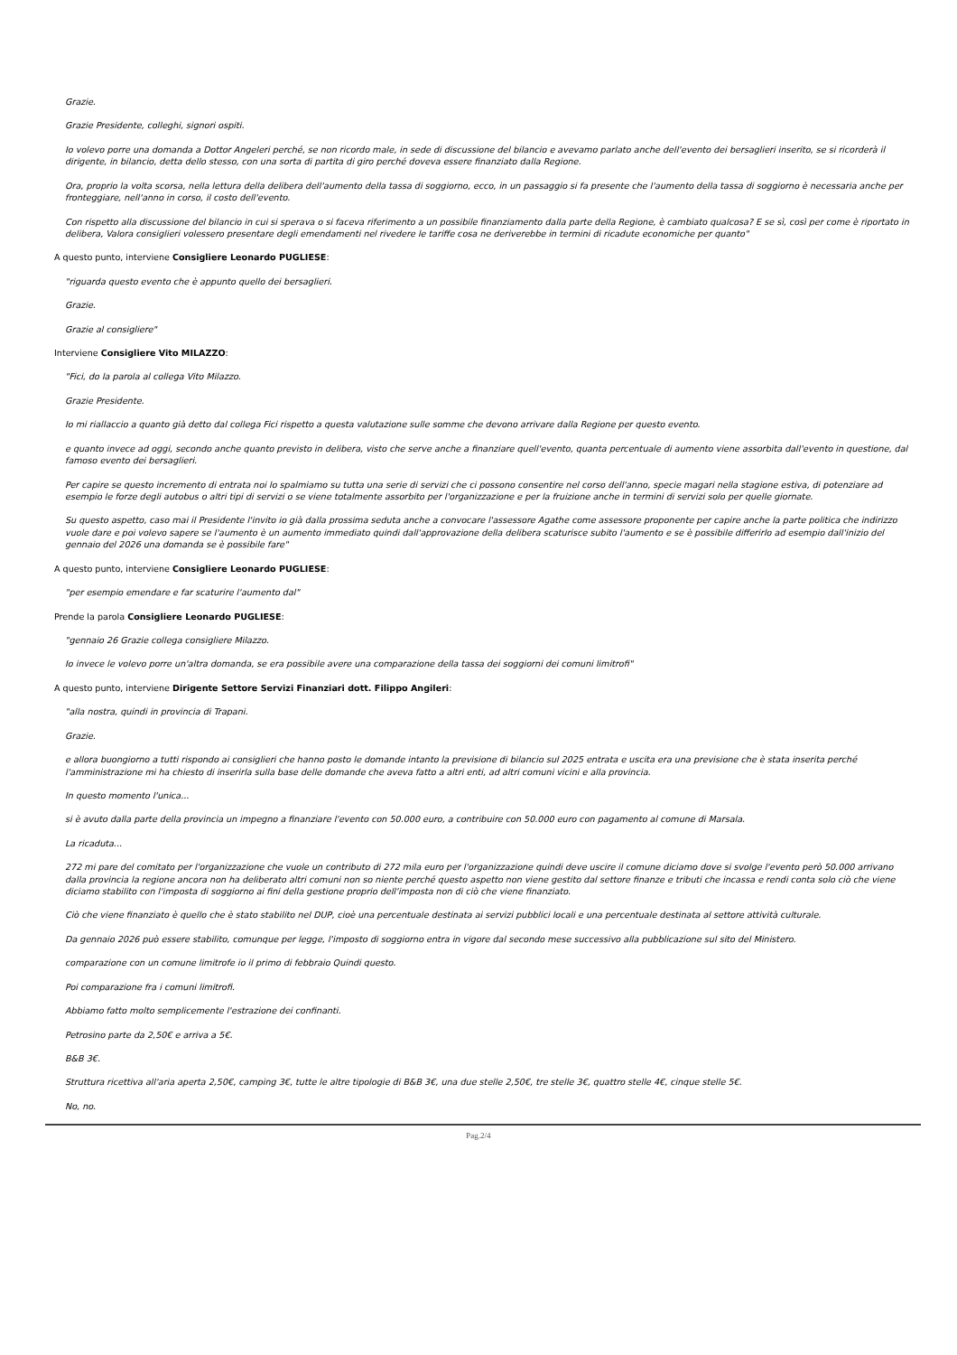Grazie.
Grazie Presidente, colleghi, signori ospiti.
Io volevo porre una domanda a Dottor Angeleri perché, se non ricordo male, in sede di discussione del bilancio e avevamo parlato anche dell'evento dei bersaglieri inserito, se si ricorderà il dirigente, in bilancio, detta dello stesso, con una sorta di partita di giro perché doveva essere finanziato dalla Regione.
Ora, proprio la volta scorsa, nella lettura della delibera dell'aumento della tassa di soggiorno, ecco, in un passaggio si fa presente che l'aumento della tassa di soggiorno è necessaria anche per fronteggiare, nell'anno in corso, il costo dell'evento.
Con rispetto alla discussione del bilancio in cui si sperava o si faceva riferimento a un possibile finanziamento dalla parte della Regione, è cambiato qualcosa? E se sì, così per come è riportato in delibera, Valora consiglieri volessero presentare degli emendamenti nel rivedere le tariffe cosa ne deriverebbe in termini di ricadute economiche per quanto"
A questo punto, interviene Consigliere Leonardo PUGLIESE:
"riguarda questo evento che è appunto quello dei bersaglieri.
Grazie.
Grazie al consigliere"
Interviene Consigliere Vito MILAZZO:
"Fici, do la parola al collega Vito Milazzo.
Grazie Presidente.
Io mi riallaccio a quanto già detto dal collega Fici rispetto a questa valutazione sulle somme che devono arrivare dalla Regione per questo evento.
e quanto invece ad oggi, secondo anche quanto previsto in delibera, visto che serve anche a finanziare quell'evento, quanta percentuale di aumento viene assorbita dall'evento in questione, dal famoso evento dei bersaglieri.
Per capire se questo incremento di entrata noi lo spalmiamo su tutta una serie di servizi che ci possono consentire nel corso dell'anno, specie magari nella stagione estiva, di potenziare ad esempio le forze degli autobus o altri tipi di servizi o se viene totalmente assorbito per l'organizzazione e per la fruizione anche in termini di servizi solo per quelle giornate.
Su questo aspetto, caso mai il Presidente l'invito io già dalla prossima seduta anche a convocare l'assessore Agathe come assessore proponente per capire anche la parte politica che indirizzo vuole dare e poi volevo sapere se l'aumento è un aumento immediato quindi dall'approvazione della delibera scaturisce subito l'aumento e se è possibile differirlo ad esempio dall'inizio del gennaio del 2026 una domanda se è possibile fare"
A questo punto, interviene Consigliere Leonardo PUGLIESE:
"per esempio emendare e far scaturire l'aumento dal"
Prende la parola Consigliere Leonardo PUGLIESE:
"gennaio 26 Grazie collega consigliere Milazzo.
Io invece le volevo porre un'altra domanda, se era possibile avere una comparazione della tassa dei soggiorni dei comuni limitrofi"
A questo punto, interviene Dirigente Settore Servizi Finanziari dott. Filippo Angileri:
"alla nostra, quindi in provincia di Trapani.
Grazie.
e allora buongiorno a tutti rispondo ai consiglieri che hanno posto le domande intanto la previsione di bilancio sul 2025 entrata e uscita era una previsione che è stata inserita perché l'amministrazione mi ha chiesto di inserirla sulla base delle domande che aveva fatto a altri enti, ad altri comuni vicini e alla provincia.
In questo momento l'unica...
si è avuto dalla parte della provincia un impegno a finanziare l'evento con 50.000 euro, a contribuire con 50.000 euro con pagamento al comune di Marsala.
La ricaduta...
272 mi pare del comitato per l'organizzazione che vuole un contributo di 272 mila euro per l'organizzazione quindi deve uscire il comune diciamo dove si svolge l'evento però 50.000 arrivano dalla provincia la regione ancora non ha deliberato altri comuni non so niente perché questo aspetto non viene gestito dal settore finanze e tributi che incassa e rendi conta solo ciò che viene diciamo stabilito con l'imposta di soggiorno ai fini della gestione proprio dell'imposta non di ciò che viene finanziato.
Ciò che viene finanziato è quello che è stato stabilito nel DUP, cioè una percentuale destinata ai servizi pubblici locali e una percentuale destinata al settore attività culturale.
Da gennaio 2026 può essere stabilito, comunque per legge, l'imposto di soggiorno entra in vigore dal secondo mese successivo alla pubblicazione sul sito del Ministero.
comparazione con un comune limitrofe io il primo di febbraio Quindi questo.
Poi comparazione fra i comuni limitrofi.
Abbiamo fatto molto semplicemente l'estrazione dei confinanti.
Petrosino parte da 2,50€ e arriva a 5€.
B&B 3€.
Struttura ricettiva all'aria aperta 2,50€, camping 3€, tutte le altre tipologie di B&B 3€, una due stelle 2,50€, tre stelle 3€, quattro stelle 4€, cinque stelle 5€.
No, no.
Pag.2/4